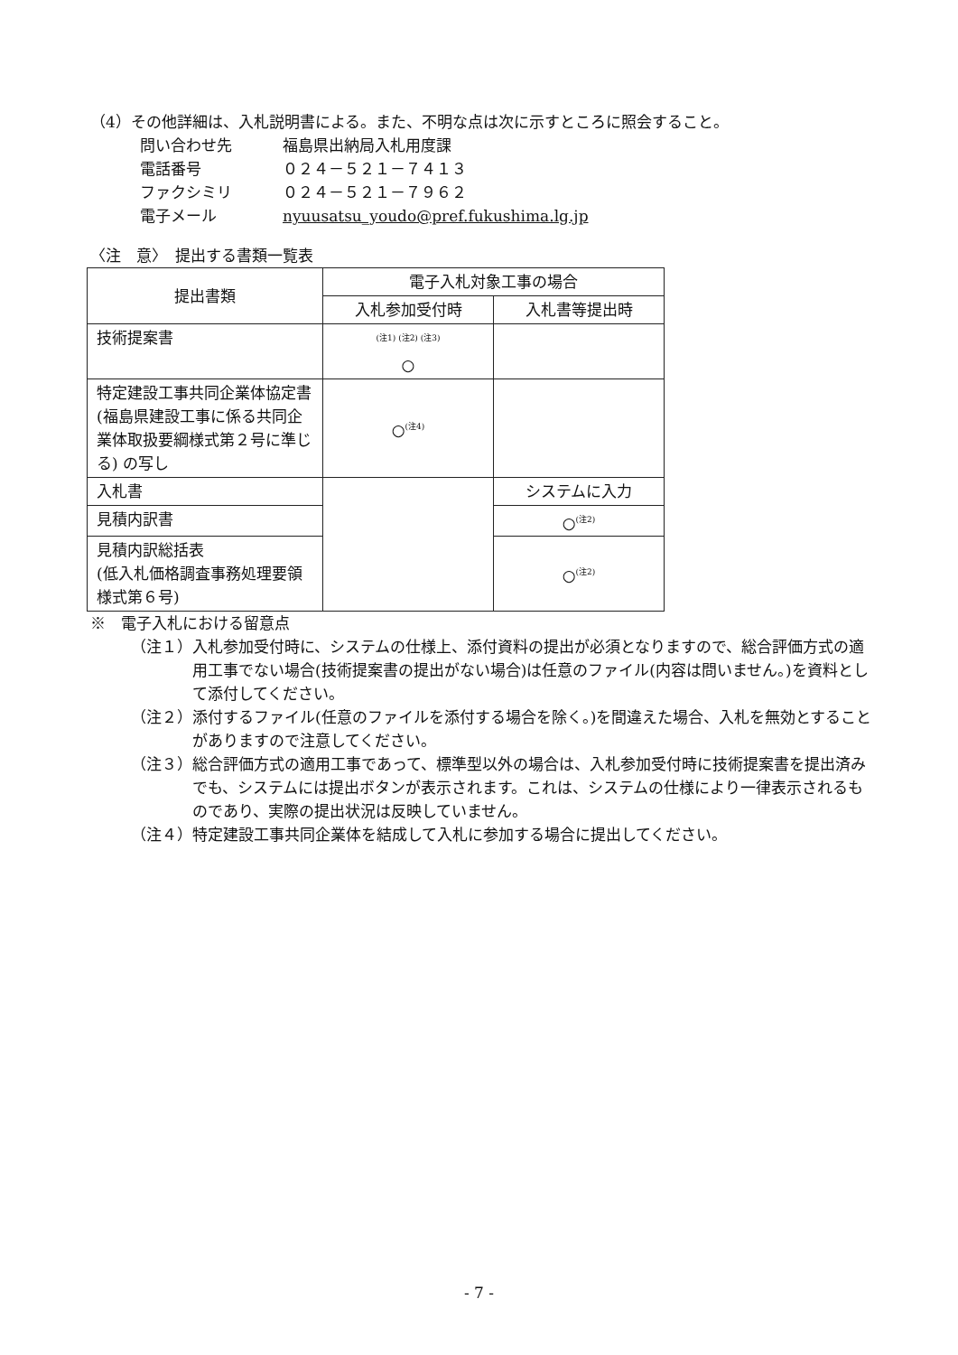（4）その他詳細は、入札説明書による。また、不明な点は次に示すところに照会すること。
問い合わせ先 福島県出納局入札用度課
電話番号 ０２４－５２１－７４１３
ファクシミリ ０２４－５２１－７９６２
電子メール nyuusatsu_youdo@pref.fukushima.lg.jp
〈注　意〉　提出する書類一覧表
| 提出書類 | 電子入札対象工事の場合 | |
| --- | --- | --- |
| | 入札参加受付時 | 入札書等提出時 |
| 技術提案書 | <sup>(注1) (注2) (注3)</sup> ○ | |
| 特定建設工事共同企業体協定書(福島県建設工事に係る共同企業体取扱要綱様式第２号に準じる) の写し | ○<sup>(注4)</sup> | |
| 入札書 | | システムに入力 |
| 見積内訳書 | | ○<sup>(注2)</sup> |
| 見積内訳総括表 (低入札価格調査事務処理要領様式第６号) | | ○<sup>(注2)</sup> |
※　電子入札における留意点
（注１）入札参加受付時に、システムの仕様上、添付資料の提出が必須となりますので、総合評価方式の適用工事でない場合(技術提案書の提出がない場合)は任意のファイル(内容は問いません。)を資料として添付してください。
（注２）添付するファイル(任意のファイルを添付する場合を除く。)を間違えた場合、入札を無効とすることがありますので注意してください。
（注３）総合評価方式の適用工事であって、標準型以外の場合は、入札参加受付時に技術提案書を提出済みでも、システムには提出ボタンが表示されます。これは、システムの仕様により一律表示されるものであり、実際の提出状況は反映していません。
（注４）特定建設工事共同企業体を結成して入札に参加する場合に提出してください。
- 7 -